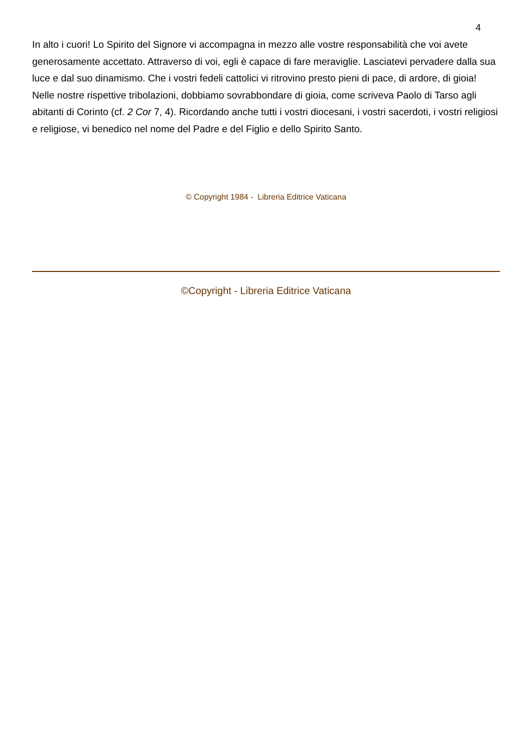4
In alto i cuori! Lo Spirito del Signore vi accompagna in mezzo alle vostre responsabilità che voi avete generosamente accettato. Attraverso di voi, egli è capace di fare meraviglie. Lasciatevi pervadere dalla sua luce e dal suo dinamismo. Che i vostri fedeli cattolici vi ritrovino presto pieni di pace, di ardore, di gioia! Nelle nostre rispettive tribolazioni, dobbiamo sovrabbondare di gioia, come scriveva Paolo di Tarso agli abitanti di Corinto (cf. 2 Cor 7, 4). Ricordando anche tutti i vostri diocesani, i vostri sacerdoti, i vostri religiosi e religiose, vi benedico nel nome del Padre e del Figlio e dello Spirito Santo.
© Copyright 1984 - Libreria Editrice Vaticana
©Copyright - Libreria Editrice Vaticana